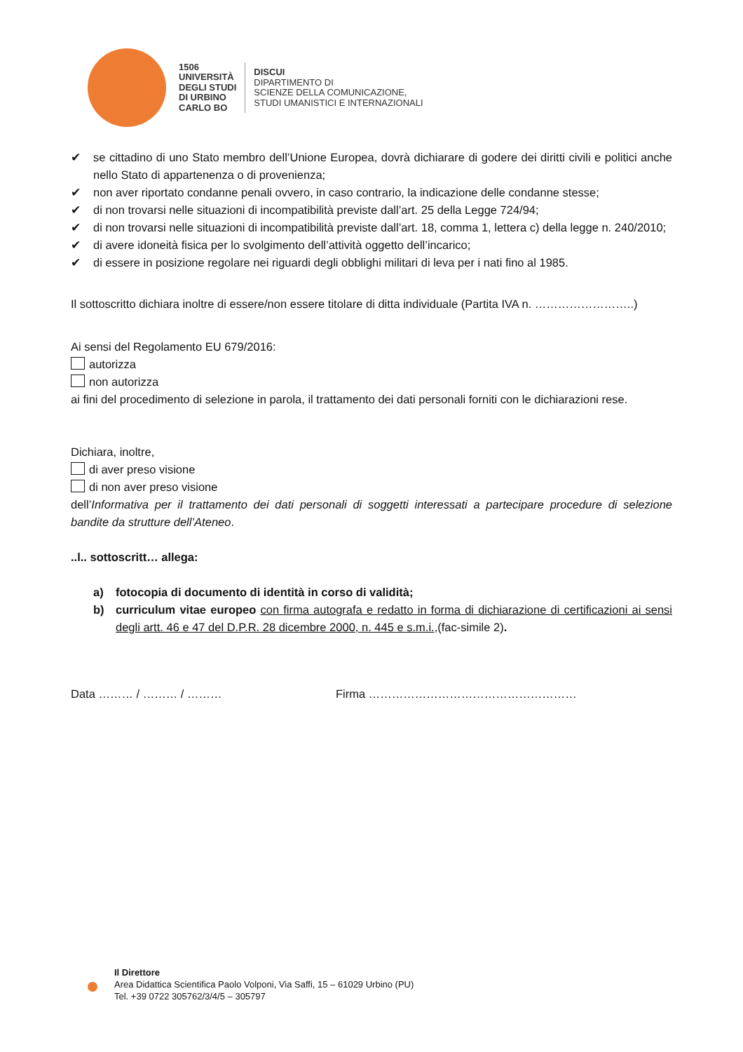1506
UNIVERSITÀ
DEGLI STUDI
DI URBINO
CARLO BO
DISCUI
DIPARTIMENTO DI
SCIENZE DELLA COMUNICAZIONE,
STUDI UMANISTICI E INTERNAZIONALI
✔ se cittadino di uno Stato membro dell’Unione Europea, dovrà dichiarare di godere dei diritti civili e politici anche nello Stato di appartenenza o di provenienza;
✔ non aver riportato condanne penali ovvero, in caso contrario, la indicazione delle condanne stesse;
✔ di non trovarsi nelle situazioni di incompatibilità previste dall’art. 25 della Legge 724/94;
✔ di non trovarsi nelle situazioni di incompatibilità previste dall’art. 18, comma 1, lettera c) della legge n. 240/2010;
✔ di avere idoneità fisica per lo svolgimento dell’attività oggetto dell’incarico;
✔ di essere in posizione regolare nei riguardi degli obblighi militari di leva per i nati fino al 1985.
Il sottoscritto dichiara inoltre di essere/non essere titolare di ditta individuale (Partita IVA n. ……………………..)
Ai sensi del Regolamento EU 679/2016:
autorizza
non autorizza
ai fini del procedimento di selezione in parola, il trattamento dei dati personali forniti con le dichiarazioni rese.
Dichiara, inoltre,
di aver preso visione
di non aver preso visione
dell’Informativa per il trattamento dei dati personali di soggetti interessati a partecipare procedure di selezione bandite da strutture dell’Ateneo.
..l.. sottoscritt… allega:
a) fotocopia di documento di identità in corso di validità;
b) curriculum vitae europeo con firma autografa e redatto in forma di dichiarazione di certificazioni ai sensi degli artt. 46 e 47 del D.P.R. 28 dicembre 2000, n. 445 e s.m.i.,(fac-simile 2).
Data ……… / ……… / ……… Firma ………………………………………………
Il Direttore
Area Didattica Scientifica Paolo Volponi, Via Saffi, 15 – 61029 Urbino (PU)
Tel. +39 0722 305762/3/4/5 – 305797